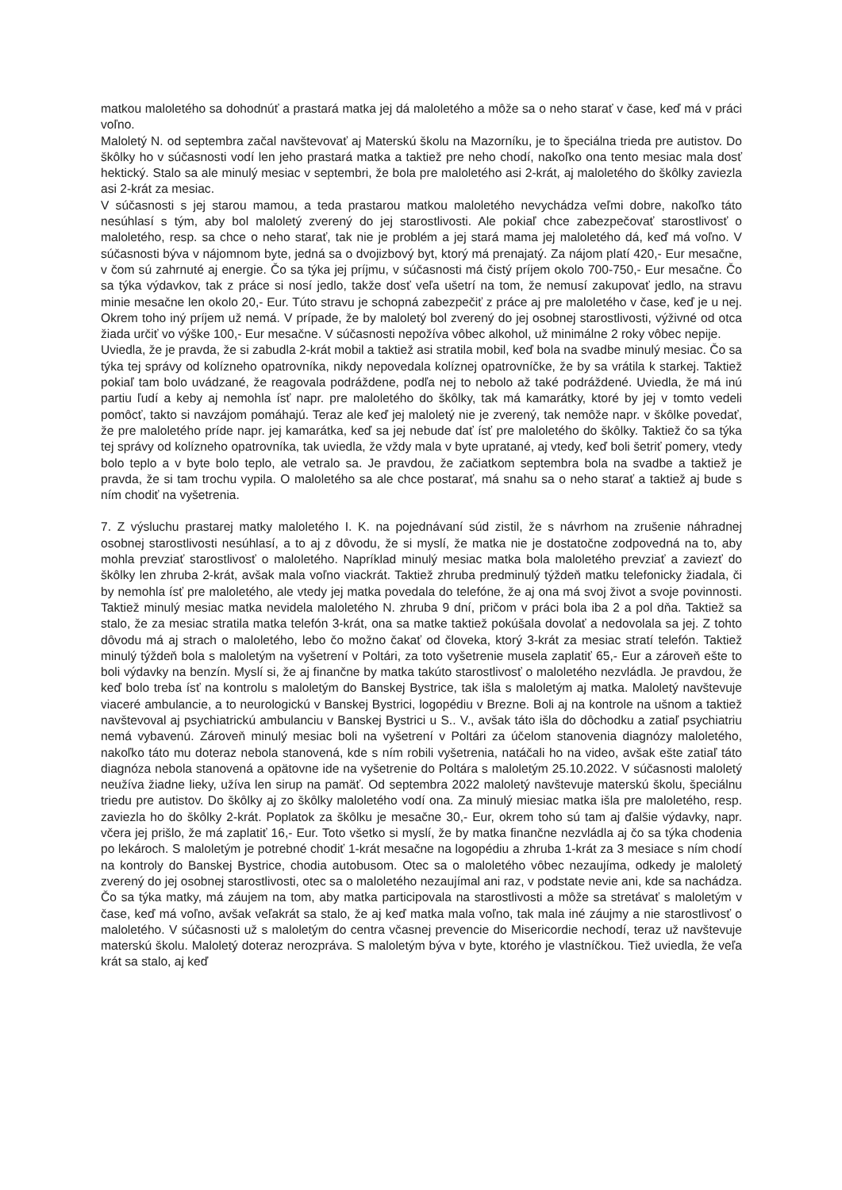matkou maloletého sa dohodnúť a prastará matka jej dá maloletého a môže sa o neho starať v čase, keď má v práci voľno.
Maloletý N. od septembra začal navštevovať aj Materskú školu na Mazorníku, je to špeciálna trieda pre autistov. Do škôlky ho v súčasnosti vodí len jeho prastará matka a taktiež pre neho chodí, nakoľko ona tento mesiac mala dosť hektický. Stalo sa ale minulý mesiac v septembri, že bola pre maloletého asi 2-krát, aj maloletého do škôlky zaviezla asi 2-krát za mesiac.
V súčasnosti s jej starou mamou, a teda prastarou matkou maloletého nevychádza veľmi dobre, nakoľko táto nesúhlasí s tým, aby bol maloletý zverený do jej starostlivosti. Ale pokiaľ chce zabezpečovať starostlivosť o maloletého, resp. sa chce o neho starať, tak nie je problém a jej stará mama jej maloletého dá, keď má voľno. V súčasnosti býva v nájomnom byte, jedná sa o dvojizbový byt, ktorý má prenajatý. Za nájom platí 420,- Eur mesačne, v čom sú zahrnuté aj energie. Čo sa týka jej príjmu, v súčasnosti má čistý príjem okolo 700-750,- Eur mesačne. Čo sa týka výdavkov, tak z práce si nosí jedlo, takže dosť veľa ušetrí na tom, že nemusí zakupovať jedlo, na stravu minie mesačne len okolo 20,- Eur. Túto stravu je schopná zabezpečiť z práce aj pre maloletého v čase, keď je u nej. Okrem toho iný príjem už nemá. V prípade, že by maloletý bol zverený do jej osobnej starostlivosti, výživné od otca žiada určiť vo výške 100,- Eur mesačne. V súčasnosti nepožíva vôbec alkohol, už minimálne 2 roky vôbec nepije.
Uviedla, že je pravda, že si zabudla 2-krát mobil a taktiež asi stratila mobil, keď bola na svadbe minulý mesiac. Čo sa týka tej správy od kolízneho opatrovníka, nikdy nepovedala kolíznej opatrovníčke, že by sa vrátila k starkej. Taktiež pokiaľ tam bolo uvádzané, že reagovala podráždene, podľa nej to nebolo až také podráždené. Uviedla, že má inú partiu ľudí a keby aj nemohla ísť napr. pre maloletého do škôlky, tak má kamarátky, ktoré by jej v tomto vedeli pomôcť, takto si navzájom pomáhajú. Teraz ale keď jej maloletý nie je zverený, tak nemôže napr. v škôlke povedať, že pre maloletého príde napr. jej kamarátka, keď sa jej nebude dať ísť pre maloletého do škôlky. Taktiež čo sa týka tej správy od kolízneho opatrovníka, tak uviedla, že vždy mala v byte upratané, aj vtedy, keď boli šetriť pomery, vtedy bolo teplo a v byte bolo teplo, ale vetralo sa. Je pravdou, že začiatkom septembra bola na svadbe a taktiež je pravda, že si tam trochu vypila. O maloletého sa ale chce postarať, má snahu sa o neho starať a taktiež aj bude s ním chodiť na vyšetrenia.
7. Z výsluchu prastarej matky maloletého I. K. na pojednávaní súd zistil, že s návrhom na zrušenie náhradnej osobnej starostlivosti nesúhlasí, a to aj z dôvodu, že si myslí, že matka nie je dostatočne zodpovedná na to, aby mohla prevziať starostlivosť o maloletého. Napríklad minulý mesiac matka bola maloletého prevziať a zaviezť do škôlky len zhruba 2-krát, avšak mala voľno viackrát. Taktiež zhruba predminulý týždeň matku telefonicky žiadala, či by nemohla ísť pre maloletého, ale vtedy jej matka povedala do telefóne, že aj ona má svoj život a svoje povinnosti. Taktiež minulý mesiac matka nevidela maloletého N. zhruba 9 dní, pričom v práci bola iba 2 a pol dňa. Taktiež sa stalo, že za mesiac stratila matka telefón 3-krát, ona sa matke taktiež pokúšala dovolať a nedovolala sa jej. Z tohto dôvodu má aj strach o maloletého, lebo čo možno čakať od človeka, ktorý 3-krát za mesiac stratí telefón. Taktiež minulý týždeň bola s maloletým na vyšetrení v Poltári, za toto vyšetrenie musela zaplatiť 65,- Eur a zároveň ešte to boli výdavky na benzín. Myslí si, že aj finančne by matka takúto starostlivosť o maloletého nezvládla. Je pravdou, že keď bolo treba ísť na kontrolu s maloletým do Banskej Bystrice, tak išla s maloletým aj matka. Maloletý navštevuje viaceré ambulancie, a to neurologickú v Banskej Bystrici, logopédiu v Brezne. Boli aj na kontrole na ušnom a taktiež navštevoval aj psychiatrickú ambulanciu v Banskej Bystrici u S.. V., avšak táto išla do dôchodku a zatiaľ psychiatriu nemá vybavenú. Zároveň minulý mesiac boli na vyšetrení v Poltári za účelom stanovenia diagnózy maloletého, nakoľko táto mu doteraz nebola stanovená, kde s ním robili vyšetrenia, natáčali ho na video, avšak ešte zatiaľ táto diagnóza nebola stanovená a opätovne ide na vyšetrenie do Poltára s maloletým 25.10.2022. V súčasnosti maloletý neužíva žiadne lieky, užíva len sirup na pamäť. Od septembra 2022 maloletý navštevuje materskú školu, špeciálnu triedu pre autistov. Do škôlky aj zo škôlky maloletého vodí ona. Za minulý miesiac matka išla pre maloletého, resp. zaviezla ho do škôlky 2-krát. Poplatok za škôlku je mesačne 30,- Eur, okrem toho sú tam aj ďalšie výdavky, napr. včera jej prišlo, že má zaplatiť 16,- Eur. Toto všetko si myslí, že by matka finančne nezvládla aj čo sa týka chodenia po lekároch. S maloletým je potrebné chodiť 1-krát mesačne na logopédiu a zhruba 1-krát za 3 mesiace s ním chodí na kontroly do Banskej Bystrice, chodia autobusom. Otec sa o maloletého vôbec nezaujíma, odkedy je maloletý zverený do jej osobnej starostlivosti, otec sa o maloletého nezaujímal ani raz, v podstate nevie ani, kde sa nachádza. Čo sa týka matky, má záujem na tom, aby matka participovala na starostlivosti a môže sa stretávať s maloletým v čase, keď má voľno, avšak veľakrát sa stalo, že aj keď matka mala voľno, tak mala iné záujmy a nie starostlivosť o maloletého. V súčasnosti už s maloletým do centra včasnej prevencie do Misericordie nechodí, teraz už navštevuje materskú školu. Maloletý doteraz nerozpráva. S maloletým býva v byte, ktorého je vlastníčkou. Tiež uviedla, že veľa krát sa stalo, aj keď